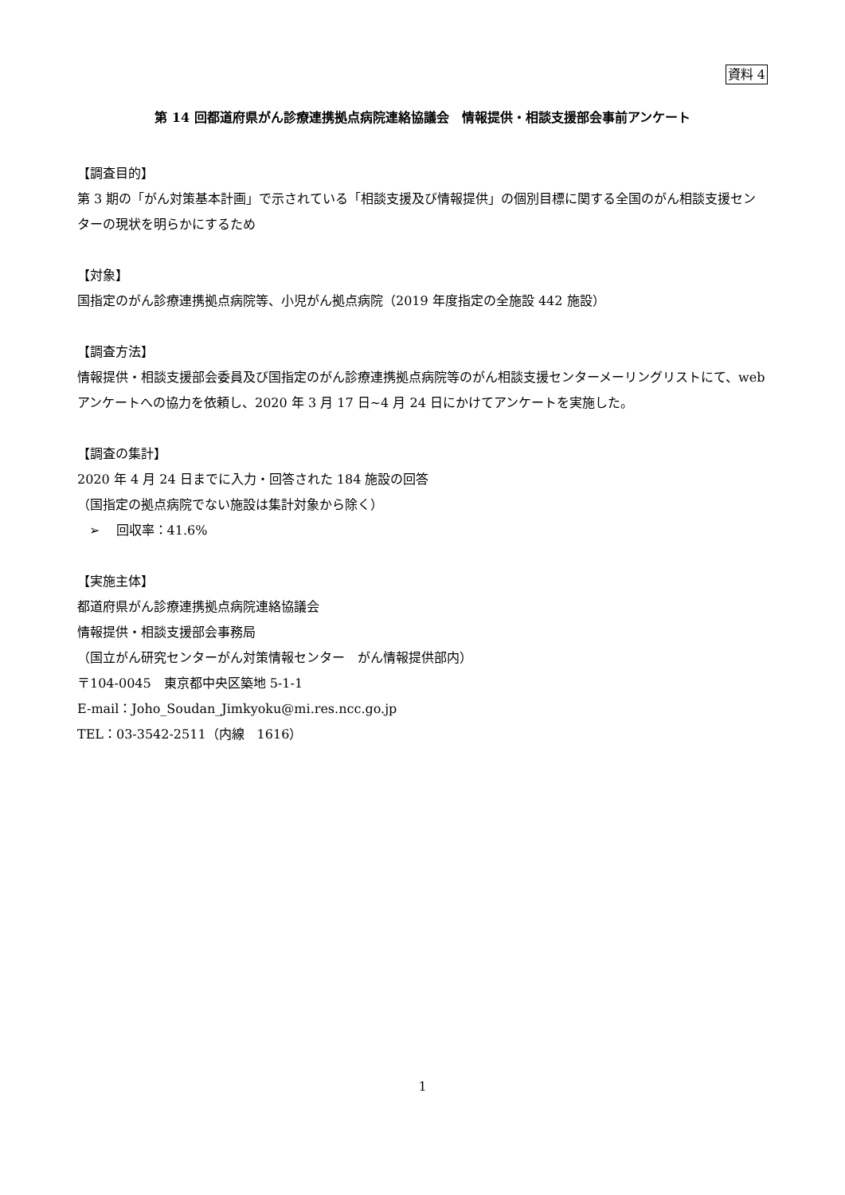資料 4
第 14 回都道府県がん診療連携拠点病院連絡協議会　情報提供・相談支援部会事前アンケート
【調査目的】
第 3 期の「がん対策基本計画」で示されている「相談支援及び情報提供」の個別目標に関する全国のがん相談支援センターの現状を明らかにするため
【対象】
国指定のがん診療連携拠点病院等、小児がん拠点病院（2019 年度指定の全施設 442 施設）
【調査方法】
情報提供・相談支援部会委員及び国指定のがん診療連携拠点病院等のがん相談支援センターメーリングリストにて、web アンケートへの協力を依頼し、2020 年 3 月 17 日~4 月 24 日にかけてアンケートを実施した。
【調査の集計】
2020 年 4 月 24 日までに入力・回答された 184 施設の回答
（国指定の拠点病院でない施設は集計対象から除く）
➢ 回収率：41.6%
【実施主体】
都道府県がん診療連携拠点病院連絡協議会
情報提供・相談支援部会事務局
（国立がん研究センターがん対策情報センター　がん情報提供部内）
〒104-0045　東京都中央区築地 5-1-1
E-mail：Joho_Soudan_Jimkyoku@mi.res.ncc.go.jp
TEL：03-3542-2511（内線　1616）
1